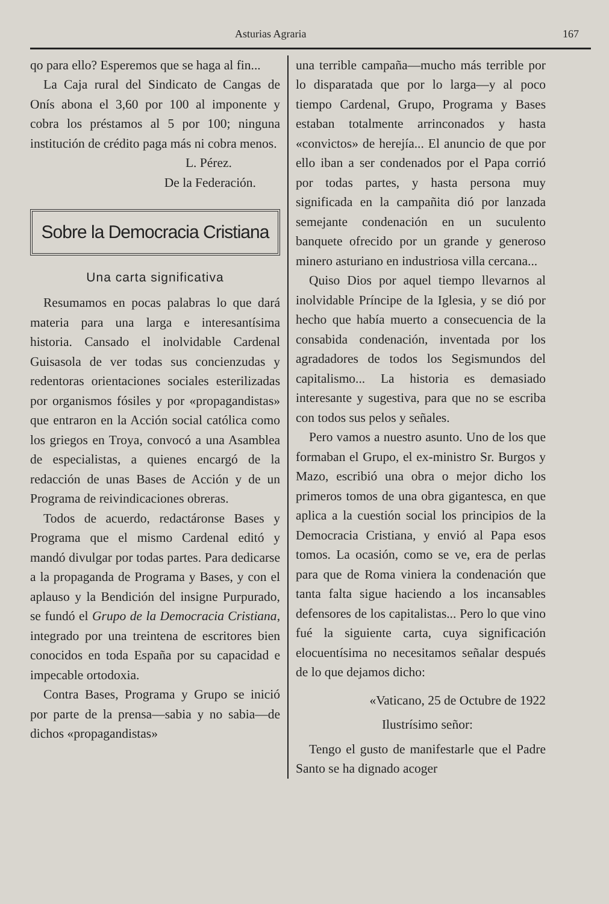Asturias Agraria 167
qo para ello? Esperemos que se haga al fin...
La Caja rural del Sindicato de Cangas de Onís abona el 3,60 por 100 al imponente y cobra los préstamos al 5 por 100; ninguna institución de crédito paga más ni cobra menos.
L. Pérez.
De la Federación.
Sobre la Democracia Cristiana
Una carta significativa
Resumamos en pocas palabras lo que dará materia para una larga e interesantísima historia. Cansado el inolvidable Cardenal Guisasola de ver todas sus concienzudas y redentoras orientaciones sociales esterilizadas por organismos fósiles y por «propagandistas» que entraron en la Acción social católica como los griegos en Troya, convocó a una Asamblea de especialistas, a quienes encargó de la redacción de unas Bases de Acción y de un Programa de reivindicaciones obreras.
Todos de acuerdo, redactáronse Bases y Programa que el mismo Cardenal editó y mandó divulgar por todas partes. Para dedicarse a la propaganda de Programa y Bases, y con el aplauso y la Bendición del insigne Purpurado, se fundó el Grupo de la Democracia Cristiana, integrado por una treintena de escritores bien conocidos en toda España por su capacidad e impecable ortodoxia.
Contra Bases, Programa y Grupo se inició por parte de la prensa—sabia y no sabia—de dichos «propagandistas»
una terrible campaña—mucho más terrible por lo disparatada que por lo larga—y al poco tiempo Cardenal, Grupo, Programa y Bases estaban totalmente arrinconados y hasta «convictos» de herejía... El anuncio de que por ello iban a ser condenados por el Papa corrió por todas partes, y hasta persona muy significada en la campañita dió por lanzada semejante condenación en un suculento banquete ofrecido por un grande y generoso minero asturiano en industriosa villa cercana...
Quiso Dios por aquel tiempo llevarnos al inolvidable Príncipe de la Iglesia, y se dió por hecho que había muerto a consecuencia de la consabida condenación, inventada por los agradadores de todos los Segismundos del capitalismo... La historia es demasiado interesante y sugestiva, para que no se escriba con todos sus pelos y señales.
Pero vamos a nuestro asunto. Uno de los que formaban el Grupo, el ex-ministro Sr. Burgos y Mazo, escribió una obra o mejor dicho los primeros tomos de una obra gigantesca, en que aplica a la cuestión social los principios de la Democracia Cristiana, y envió al Papa esos tomos. La ocasión, como se ve, era de perlas para que de Roma viniera la condenación que tanta falta sigue haciendo a los incansables defensores de los capitalistas... Pero lo que vino fué la siguiente carta, cuya significación elocuentísima no necesitamos señalar después de lo que dejamos dicho:
«Vaticano, 25 de Octubre de 1922
Ilustrísimo señor:
Tengo el gusto de manifestarle que el Padre Santo se ha dignado acoger